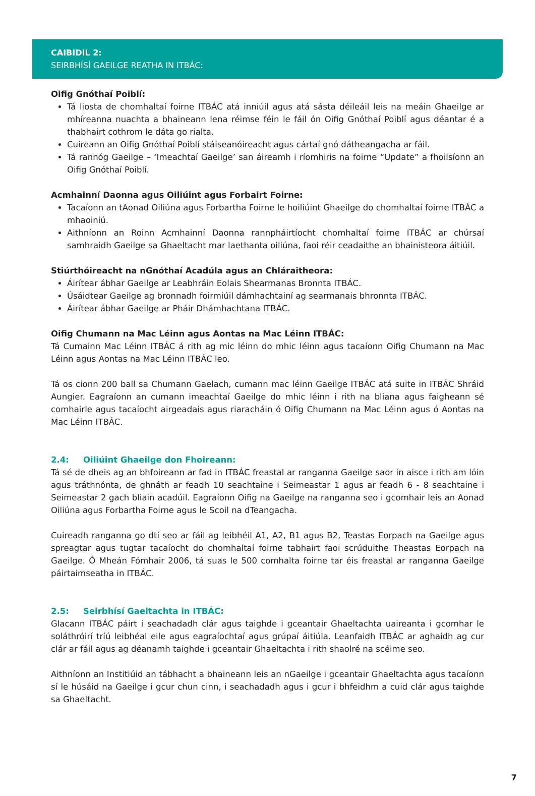CAIBIDIL 2:
SEIRBHÍSÍ GAEILGE REATHA IN ITBÁC:
Oifig Gnóthaí Poiblí:
Tá liosta de chomhaltaí foirne ITBÁC atá inniúil agus atá sásta déileáil leis na meáin Ghaeilge ar mhíreanna nuachta a bhaineann lena réimse féin le fáil ón Oifig Gnóthaí Poiblí agus déantar é a thabhairt cothrom le dáta go rialta.
Cuireann an Oifig Gnóthaí Poiblí stáiseanóireacht agus cártaí gnó dátheangacha ar fáil.
Tá rannóg Gaeilge – ‘Imeachtaí Gaeilge’ san áireamh i ríomhiris na foirne “Update” a fhoilsíonn an Oifig Gnóthaí Poiblí.
Acmhainní Daonna agus Oiliúint agus Forbairt Foirne:
Tacaíonn an tAonad Oiliúna agus Forbartha Foirne le hoiliúint Ghaeilge do chomhaltaí foirne ITBÁC a mhaoiniú.
Aithníonn an Roinn Acmhainní Daonna rannpháirtíocht chomhaltaí foirne ITBÁC ar chúrsaí samhraidh Gaeilge sa Ghaeltacht mar laethanta oiliúna, faoi réir ceadaithe an bhainisteora áitiúil.
Stiúrthóireacht na nGnóthaí Acadúla agus an Chláraitheora:
Áirítear ábhar Gaeilge ar Leabhráin Eolais Shearmanas Bronnta ITBÁC.
Úsáidtear Gaeilge ag bronnadh foirmiúil dámhachtainí ag searmanais bhronnta ITBÁC.
Áirítear ábhar Gaeilge ar Pháir Dhámhachtana ITBÁC.
Oifig Chumann na Mac Léinn agus Aontas na Mac Léinn ITBÁC:
Tá Cumainn Mac Léinn ITBÁC á rith ag mic léinn do mhic léinn agus tacaíonn Oifig Chumann na Mac Léinn agus Aontas na Mac Léinn ITBÁC leo.
Tá os cionn 200 ball sa Chumann Gaelach, cumann mac léinn Gaeilge ITBÁC atá suite in ITBÁC Shráid Aungier. Eagraíonn an cumann imeachtaí Gaeilge do mhic léinn i rith na bliana agus faigheann sé comhairle agus tacaíocht airgeadais agus riaracháin ó Oifig Chumann na Mac Léinn agus ó Aontas na Mac Léinn ITBÁC.
2.4: Oiliúint Ghaeilge don Fhoireann:
Tá sé de dheis ag an bhfoireann ar fad in ITBÁC freastal ar ranganna Gaeilge saor in aisce i rith am lóin agus tráthnónta, de ghnáth ar feadh 10 seachtaine i Seimeastar 1 agus ar feadh 6 - 8 seachtaine i Seimeastar 2 gach bliain acadúil. Eagraíonn Oifig na Gaeilge na ranganna seo i gcomhair leis an Aonad Oiliúna agus Forbartha Foirne agus le Scoil na dTeangacha.
Cuireadh ranganna go dtí seo ar fáil ag leibhéil A1, A2, B1 agus B2, Teastas Eorpach na Gaeilge agus spreagtar agus tugtar tacaíocht do chomhaltaí foirne tabhairt faoi scrúduithe Theastas Eorpach na Gaeilge. Ó Mheán Fómhair 2006, tá suas le 500 comhalta foirne tar éis freastal ar ranganna Gaeilge páirtaimseatha in ITBÁC.
2.5: Seirbhísí Gaeltachta in ITBÁC:
Glacann ITBÁC páirt i seachadadh clár agus taighde i gceantair Ghaeltachta uaireanta i gcomhar le soláthróirí tríú leibhéal eile agus eagraíochtaí agus grúpaí áitiúla. Leanfaidh ITBÁC ar aghaidh ag cur clár ar fáil agus ag déanamh taighde i gceantair Ghaeltachta i rith shaolré na scéime seo.
Aithníonn an Institiúid an tábhacht a bhaineann leis an nGaeilge i gceantair Ghaeltachta agus tacaíonn sí le húsáid na Gaeilge i gcur chun cinn, i seachadadh agus i gcur i bhfeidhm a cuid clár agus taighde sa Ghaeltacht.
7